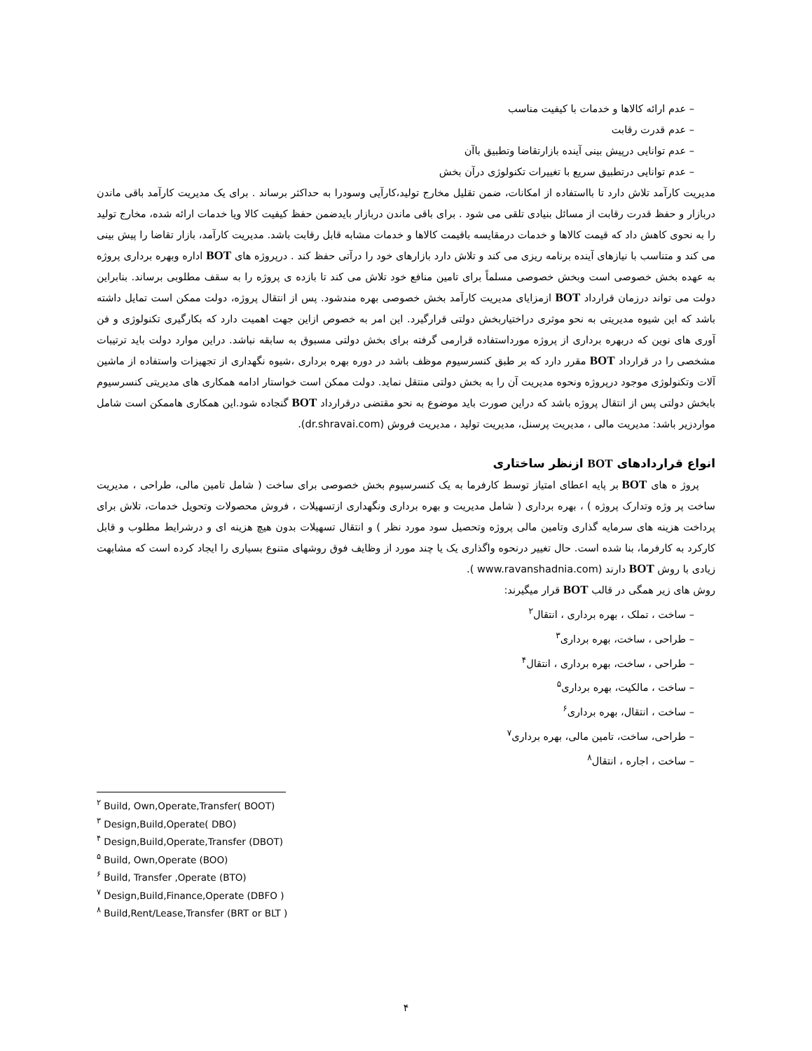– عدم ارائه کالاها و خدمات با کیفیت مناسب
– عدم قدرت رقابت
– عدم توانایی درپیش بینی آینده بازارتقاضا وتطبیق باآن
– عدم توانایی درتطبیق سریع با تغییرات تکنولوژی درآن بخش
مدیریت کارآمد تلاش دارد تا بااستفاده از امکانات، ضمن تقلیل مخارج تولید،کارآیی وسودرا به حداکثر برساند . برای یک مدیریت کارآمد باقی ماندن دربازار و حفظ قدرت رقابت از مسائل بنیادی تلقی می شود . برای باقی ماندن دربازار بایدضمن حفظ کیفیت کالا ویا خدمات ارائه شده، مخارج تولید را به نحوی کاهش داد که قیمت کالاها و خدمات درمقایسه باقیمت کالاها و خدمات مشابه قابل رقابت باشد. مدیریت کارآمد، بازار تقاضا را پیش بینی می کند و متناسب با نیازهای آینده برنامه ریزی می کند و تلاش دارد بازارهای خود را درآتی حفظ کند . درپروژه های BOT اداره وبهره برداری پروژه به عهده بخش خصوصی است وبخش خصوصی مسلماً برای تامین منافع خود تلاش می کند تا بازده ی پروژه را به سقف مطلوبی برساند. بنابراین دولت می تواند درزمان قرارداد BOT ازمزایای مدیریت کارآمد بخش خصوصی بهره مندشود. پس از انتقال پروژه، دولت ممکن است تمایل داشته باشد که این شیوه مدیریتی به نحو موثری دراختیاربخش دولتی قرارگیرد. این امر به خصوص ازاین جهت اهمیت دارد که بکارگیری تکنولوژی و فن آوری های نوین که دربهره برداری از پروژه مورداستفاده قرارمی گرفته برای بخش دولتی مسبوق به سابقه نباشد. دراین موارد دولت باید ترتیبات مشخصی را در قرارداد BOT مقرر دارد که بر طبق کنسرسیوم موظف باشد در دوره بهره برداری ،شیوه نگهداری از تجهیزات واستفاده از ماشین آلات وتکنولوژی موجود درپروژه ونحوه مدیریت آن را به بخش دولتی منتقل نماید. دولت ممکن است خواستار ادامه همکاری های مدیریتی کنسرسیوم بابخش دولتی پس از انتقال پروژه باشد که دراین صورت باید موضوع به نحو مقتضی درقرارداد BOT گنجاده شود.این همکاری هاممکن است شامل مواردزیر باشد: مدیریت مالی ، مدیریت پرسنل، مدیریت تولید ، مدیریت فروش (dr.shravai.com).
انواع قراردادهای BOT ازنظر ساختاری
پروژ ه های BOT بر پایه اعطای امتیاز توسط کارفرما به یک کنسرسیوم بخش خصوصی برای ساخت ( شامل تامین مالی، طراحی ، مدیریت ساخت پر وژه وتدارک پروژه ) ، بهره برداری ( شامل مدیریت و بهره برداری ونگهداری ازتسهیلات ، فروش محصولات وتحویل خدمات، تلاش برای پرداخت هزینه های سرمایه گذاری وتامین مالی پروژه وتحصیل سود مورد نظر ) و انتقال تسهیلات بدون هیچ هزینه ای و درشرایط مطلوب و قابل کارکرد به کارفرما، بنا شده است. حال تغییر درنحوه واگذاری یک یا چند مورد از وظایف فوق روشهای متنوع بسیاری را ایجاد کرده است که مشابهت زیادی با روش BOT دارند (www.ravanshadnia.com ).
روش های زیر همگی در قالب BOT قرار میگیرند:
– ساخت ، تملک ، بهره برداری ، انتقال<sup>۲</sup>
– طراحی ، ساخت، بهره برداری<sup>۳</sup>
– طراحی ، ساخت، بهره برداری ، انتقال<sup>۴</sup>
– ساخت ، مالکیت، بهره برداری<sup>۵</sup>
– ساخت ، انتقال، بهره برداری<sup>۶</sup>
– طراحی، ساخت، تامین مالی، بهره برداری<sup>۷</sup>
– ساخت ، اجاره ، انتقال<sup>۸</sup>
<sup>۲</sup> Build, Own,Operate,Transfer( BOOT)
<sup>۳</sup> Design,Build,Operate( DBO)
<sup>۴</sup> Design,Build,Operate,Transfer (DBOT)
<sup>۵</sup> Build, Own,Operate (BOO)
<sup>۶</sup> Build, Transfer ,Operate (BTO)
<sup>۷</sup> Design,Build,Finance,Operate (DBFO )
<sup>۸</sup> Build,Rent/Lease,Transfer (BRT or BLT )
۴